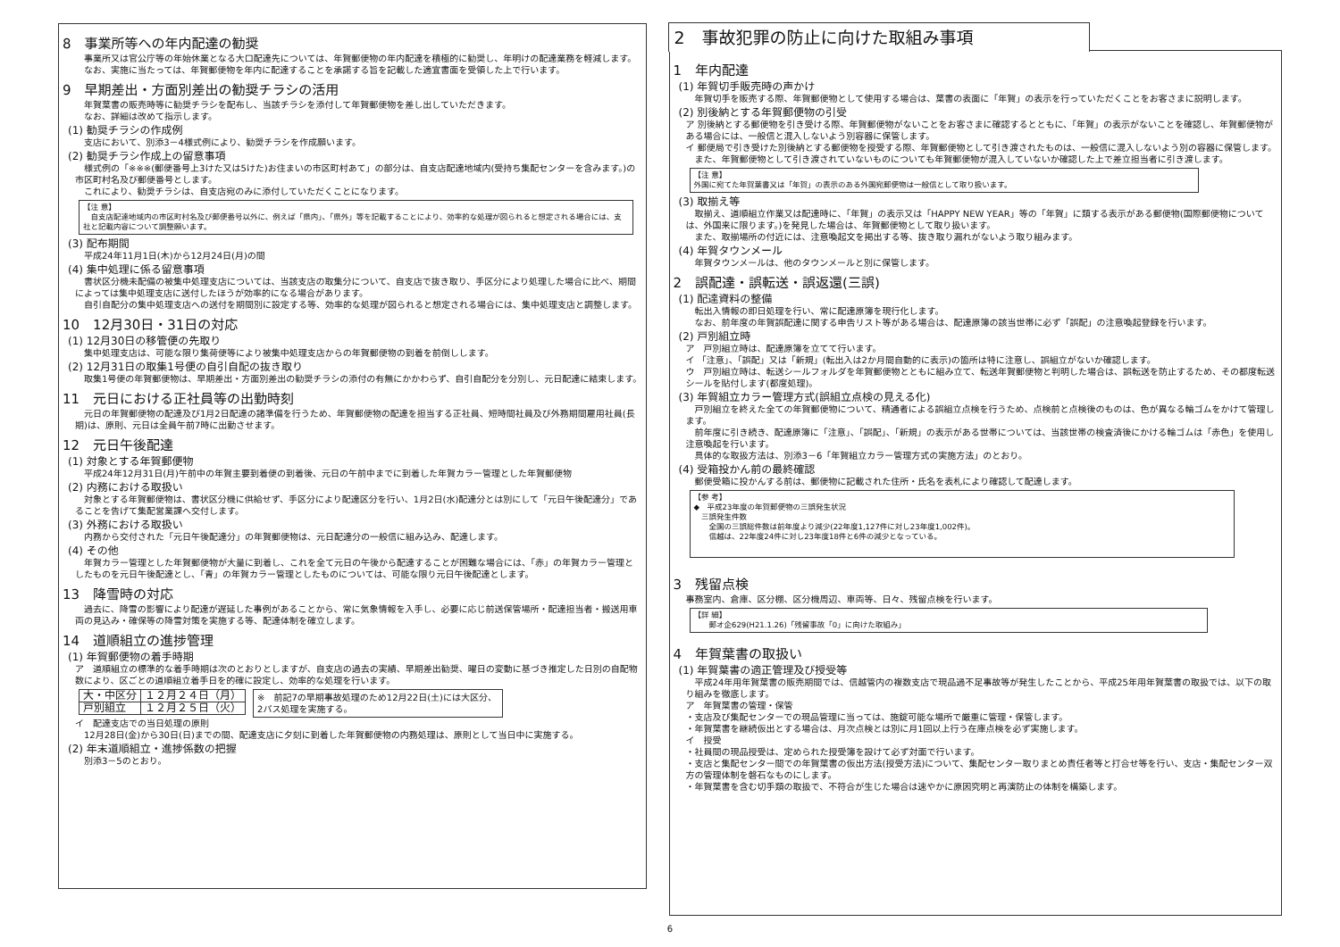8　事業所等への年内配達の勧奨
　事業所又は官公庁等の年始休業となる大口配達先については、年賀郵便物の年内配達を積極的に勧奨し、年明けの配達業務を軽減します。
　なお、実施に当たっては、年賀郵便物を年内に配達することを承諾する旨を記載した適宜書面を受領した上で行います。
9　早期差出・方面別差出の勧奨チラシの活用
　年賀葉書の販売時等に勧奨チラシを配布し、当該チラシを添付して年賀郵便物を差し出していただきます。
　なお、詳細は改めて指示します。
(1) 勧奨チラシの作成例
　支店において、別添3－4様式例により、勧奨チラシを作成願います。
(2) 勧奨チラシ作成上の留意事項
　様式例の「※※※(郵便番号上3けた又は5けた)お住まいの市区町村あて」の部分は、自支店配達地域内(受持ち集配センターを含みます。)の市区町村名及び郵便番号とします。
　これにより、勧奨チラシは、自支店宛のみに添付していただくことになります。
【注 意】
　自支店配達地域内の市区町村名及び郵便番号以外に、例えば「県内」、「県外」等を記載することにより、効率的な処理が図られると想定される場合には、支社と記載内容について調整願います。
(3) 配布期間
　平成24年11月1日(木)から12月24日(月)の間
(4) 集中処理に係る留意事項
　書状区分機未配備の被集中処理支店については、当該支店の取集分について、自支店で抜き取り、手区分により処理した場合に比べ、期間によっては集中処理支店に送付したほうが効率的になる場合があります。
　自引自配分の集中処理支店への送付を期間別に設定する等、効率的な処理が図られると想定される場合には、集中処理支店と調整します。
10　12月30日・31日の対応
(1) 12月30日の移管便の先取り
　集中処理支店は、可能な限り集荷便等により被集中処理支店からの年賀郵便物の到着を前倒しします。
(2) 12月31日の取集1号便の自引自配の抜き取り
　取集1号便の年賀郵便物は、早期差出・方面別差出の勧奨チラシの添付の有無にかかわらず、自引自配分を分別し、元日配達に結束します。
11　元日における正社員等の出勤時刻
　元日の年賀郵便物の配達及び1月2日配達の諸準備を行うため、年賀郵便物の配達を担当する正社員、短時間社員及び外務期間雇用社員(長期)は、原則、元日は全員午前7時に出勤させます。
12　元日午後配達
(1) 対象とする年賀郵便物
　平成24年12月31日(月)午前中の年賀主要到着便の到着後、元日の午前中までに到着した年賀カラー管理とした年賀郵便物
(2) 内務における取扱い
　対象とする年賀郵便物は、書状区分機に供給せず、手区分により配達区分を行い、1月2日(水)配達分とは別にして「元日午後配達分」であることを告げて集配営業課へ交付します。
(3) 外務における取扱い
　内務から交付された「元日午後配達分」の年賀郵便物は、元日配達分の一般信に組み込み、配達します。
(4) その他
　年賀カラー管理とした年賀郵便物が大量に到着し、これを全て元日の午後から配達することが困難な場合には、「赤」の年賀カラー管理としたものを元日午後配達とし、「青」の年賀カラー管理としたものについては、可能な限り元日午後配達とします。
13　降雪時の対応
　過去に、降雪の影響により配達が遅延した事例があることから、常に気象情報を入手し、必要に応じ前送保管場所・配達担当者・搬送用車両の見込み・確保等の降雪対策を実施する等、配達体制を確立します。
14　道順組立の進捗管理
(1) 年賀郵便物の着手時期
ア　道順組立の標準的な着手時期は次のとおりとしますが、自支店の過去の実績、早期差出勧奨、曜日の変動に基づき推定した日別の自配物数により、区ごとの道順組立着手日を的確に設定し、効率的な処理を行います。
| 大・中区分 | １２月２４日（月） |
| 戸別組立 | １２月２５日（火） |
※　前記7の早期事故処理のため12月22日(土)には大区分、2パス処理を実施する。
イ　配達支店での当日処理の原則
　12月28日(金)から30日(日)までの間、配達支店に夕刻に到着した年賀郵便物の内務処理は、原則として当日中に実施する。
(2) 年末道順組立・進捗係数の把握
　別添3－5のとおり。
2　事故犯罪の防止に向けた取組み事項
1　年内配達
(1) 年賀切手販売時の声かけ
　年賀切手を販売する際、年賀郵便物として使用する場合は、葉書の表面に「年賀」の表示を行っていただくことをお客さまに説明します。
(2) 別後納とする年賀郵便物の引受
ア 別後納とする郵便物を引き受ける際、年賀郵便物がないことをお客さまに確認するとともに、「年賀」の表示がないことを確認し、年賀郵便物がある場合には、一般信と混入しないよう別容器に保管します。
イ 郵便局で引き受けた別後納とする郵便物を授受する際、年賀郵便物として引き渡されたものは、一般信に混入しないよう別の容器に保管します。
　また、年賀郵便物として引き渡されていないものについても年賀郵便物が混入していないか確認した上で差立担当者に引き渡します。
【注 意】
外国に宛てた年賀葉書又は「年賀」の表示のある外国宛郵便物は一般信として取り扱います。
(3) 取揃え等
　取揃え、道順組立作業又は配達時に、「年賀」の表示又は「HAPPY NEW YEAR」等の「年賀」に類する表示がある郵便物(国際郵便物については、外国来に限ります。)を発見した場合は、年賀郵便物として取り扱います。
　また、取揃場所の付近には、注意喚起文を掲出する等、抜き取り漏れがないよう取り組みます。
(4) 年賀タウンメール
　年賀タウンメールは、他のタウンメールと別に保管します。
2　誤配達・誤転送・誤返還(三誤)
(1) 配達資料の整備
　転出入情報の即日処理を行い、常に配達原簿を現行化します。
　なお、前年度の年賀誤配達に関する申告リスト等がある場合は、配達原簿の該当世帯に必ず「誤配」の注意喚起登録を行います。
(2) 戸別組立時
ア　戸別組立時は、配達原簿を立てて行います。
イ 「注意」、「誤配」又は「新規」(転出入は2か月間自動的に表示)の箇所は特に注意し、誤組立がないか確認します。
ウ　戸別組立時は、転送シールフォルダを年賀郵便物とともに組み立て、転送年賀郵便物と判明した場合は、誤転送を防止するため、その都度転送シールを貼付します(都度処理)。
(3) 年賀組立カラー管理方式(誤組立点検の見える化)
　戸別組立を終えた全ての年賀郵便物について、精通者による誤組立点検を行うため、点検前と点検後のものは、色が異なる輪ゴムをかけて管理します。
　前年度に引き続き、配達原簿に「注意」、「誤配」、「新規」の表示がある世帯については、当該世帯の検査済後にかける輪ゴムは「赤色」を使用し注意喚起を行います。
　具体的な取扱方法は、別添3－6「年賀組立カラー管理方式の実施方法」のとおり。
(4) 受箱投かん前の最終確認
　郵便受箱に投かんする前は、郵便物に記載された住所・氏名を表札により確認して配達します。
【参 考】
◆　平成23年度の年賀郵便物の三誤発生状況
　三誤発生件数
　　全国の三誤総件数は前年度より減少(22年度1,127件に対し23年度1,002件)。
　　信越は、22年度24件に対し23年度18件と6件の減少となっている。
3　残留点検
事務室内、倉庫、区分棚、区分機周辺、車両等、日々、残留点検を行います。
【詳 細】
　　郵オ企629(H21.1.26)「残留事故「0」に向けた取組み」
4　年賀葉書の取扱い
(1) 年賀葉書の適正管理及び授受等
　平成24年用年賀葉書の販売期間では、信越管内の複数支店で現品過不足事故等が発生したことから、平成25年用年賀葉書の取扱では、以下の取り組みを徹底します。
ア　年賀葉書の管理・保管
・支店及び集配センターでの現品管理に当っては、施錠可能な場所で厳重に管理・保管します。
・年賀葉書を継続仮出とする場合は、月次点検とは別に月1回以上行う在庫点検を必ず実施します。
イ　授受
・社員間の現品授受は、定められた授受簿を設けて必ず対面で行います。
・支店と集配センター間での年賀葉書の仮出方法(授受方法)について、集配センター取りまとめ責任者等と打合せ等を行い、支店・集配センター双方の管理体制を磐石なものにします。
・年賀葉書を含む切手類の取扱で、不符合が生じた場合は速やかに原因究明と再演防止の体制を構築します。
6